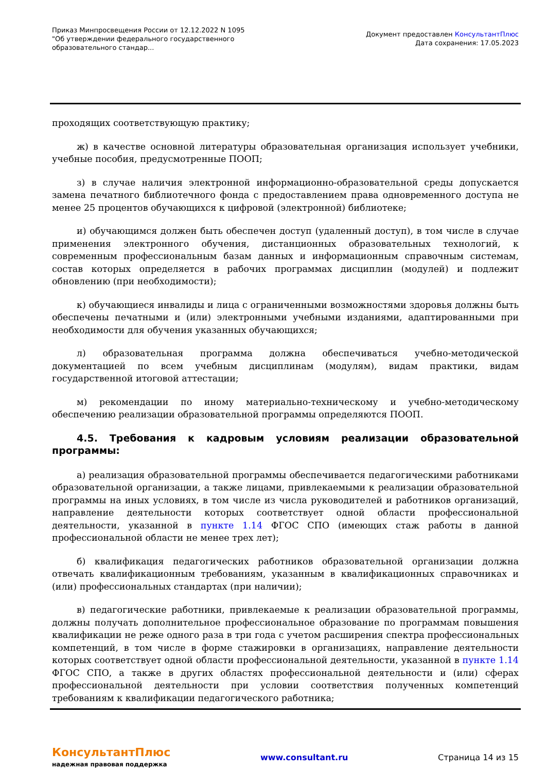Приказ Минпросвещения России от 12.12.2022 N 1095
"Об утверждении федерального государственного образовательного стандар...
Документ предоставлен КонсультантПлюс
Дата сохранения: 17.05.2023
проходящих соответствующую практику;
ж) в качестве основной литературы образовательная организация использует учебники, учебные пособия, предусмотренные ПООП;
з) в случае наличия электронной информационно-образовательной среды допускается замена печатного библиотечного фонда с предоставлением права одновременного доступа не менее 25 процентов обучающихся к цифровой (электронной) библиотеке;
и) обучающимся должен быть обеспечен доступ (удаленный доступ), в том числе в случае применения электронного обучения, дистанционных образовательных технологий, к современным профессиональным базам данных и информационным справочным системам, состав которых определяется в рабочих программах дисциплин (модулей) и подлежит обновлению (при необходимости);
к) обучающиеся инвалиды и лица с ограниченными возможностями здоровья должны быть обеспечены печатными и (или) электронными учебными изданиями, адаптированными при необходимости для обучения указанных обучающихся;
л) образовательная программа должна обеспечиваться учебно-методической документацией по всем учебным дисциплинам (модулям), видам практики, видам государственной итоговой аттестации;
м) рекомендации по иному материально-техническому и учебно-методическому обеспечению реализации образовательной программы определяются ПООП.
4.5. Требования к кадровым условиям реализации образовательной программы:
а) реализация образовательной программы обеспечивается педагогическими работниками образовательной организации, а также лицами, привлекаемыми к реализации образовательной программы на иных условиях, в том числе из числа руководителей и работников организаций, направление деятельности которых соответствует одной области профессиональной деятельности, указанной в пункте 1.14 ФГОС СПО (имеющих стаж работы в данной профессиональной области не менее трех лет);
б) квалификация педагогических работников образовательной организации должна отвечать квалификационным требованиям, указанным в квалификационных справочниках и (или) профессиональных стандартах (при наличии);
в) педагогические работники, привлекаемые к реализации образовательной программы, должны получать дополнительное профессиональное образование по программам повышения квалификации не реже одного раза в три года с учетом расширения спектра профессиональных компетенций, в том числе в форме стажировки в организациях, направление деятельности которых соответствует одной области профессиональной деятельности, указанной в пункте 1.14 ФГОС СПО, а также в других областях профессиональной деятельности и (или) сферах профессиональной деятельности при условии соответствия полученных компетенций требованиям к квалификации педагогического работника;
КонсультантПлюс
надежная правовая поддержка
www.consultant.ru Страница 14 из 15